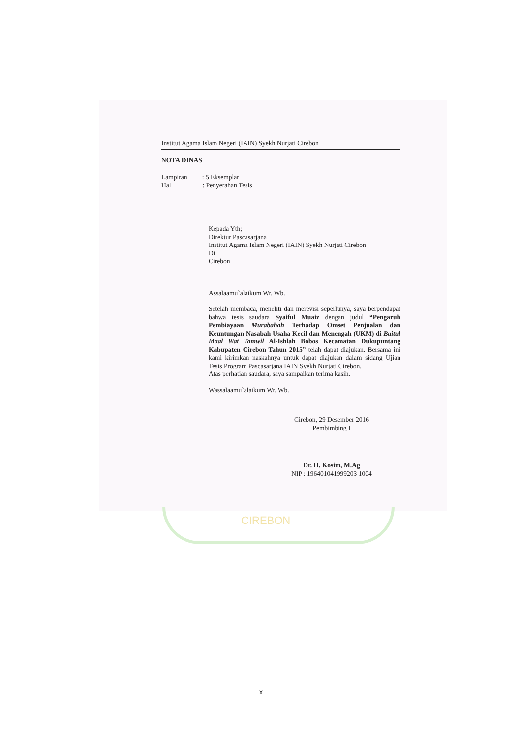CIREBON
Institut Agama Islam Negeri (IAIN) Syekh Nurjati Cirebon
NOTA DINAS
Lampiran : 5 Eksemplar
Hal : Penyerahan Tesis
Kepada Yth;
Direktur Pascasarjana
Institut Agama Islam Negeri (IAIN) Syekh Nurjati Cirebon
Di
Cirebon
Assalaamu`alaikum Wr. Wb.
Setelah membaca, meneliti dan merevisi seperlunya, saya berpendapat bahwa tesis saudara Syaiful Muaiz dengan judul “Pengaruh Pembiayaan Murabahah Terhadap Omset Penjualan dan Keuntungan Nasabah Usaha Kecil dan Menengah (UKM) di Baitul Maal Wat Tamwil Al-Ishlah Bobos Kecamatan Dukupuntang Kabupaten Cirebon Tahun 2015” telah dapat diajukan. Bersama ini kami kirimkan naskahnya untuk dapat diajukan dalam sidang Ujian Tesis Program Pascasarjana IAIN Syekh Nurjati Cirebon.
Atas perhatian saudara, saya sampaikan terima kasih.
Wassalaamu`alaikum Wr. Wb.
Cirebon, 29 Desember 2016
Pembimbing I
Dr. H. Kosim, M.Ag
NIP : 196401041999203 1004
x